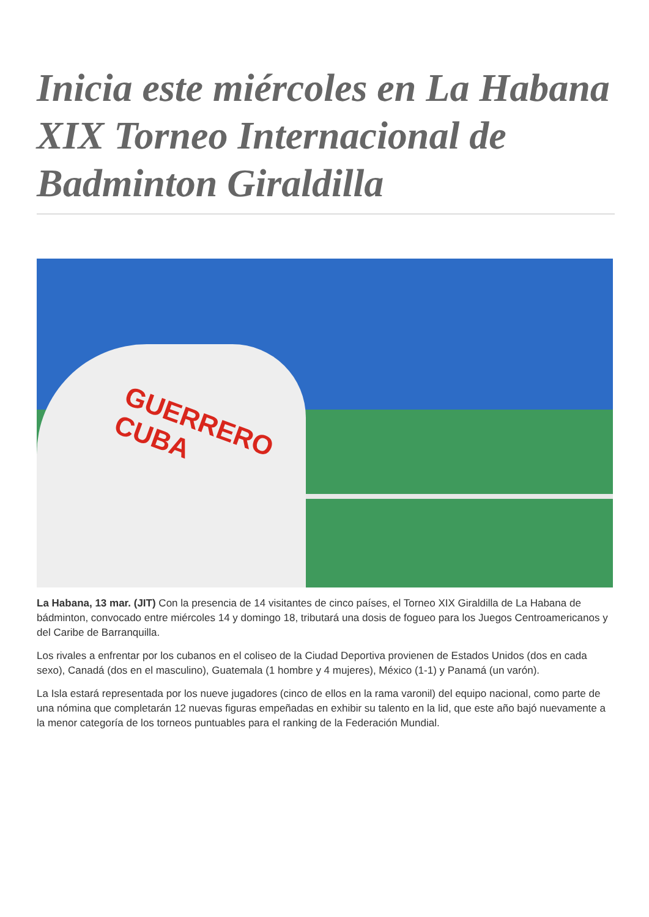Inicia este miércoles en La Habana XIX Torneo Internacional de Badminton Giraldilla
GUERRERO
CUBA
La Habana, 13 mar. (JIT) Con la presencia de 14 visitantes de cinco países, el Torneo XIX Giraldilla de La Habana de bádminton, convocado entre miércoles 14 y domingo 18, tributará una dosis de fogueo para los Juegos Centroamericanos y del Caribe de Barranquilla.
Los rivales a enfrentar por los cubanos en el coliseo de la Ciudad Deportiva provienen de Estados Unidos (dos en cada sexo), Canadá (dos en el masculino), Guatemala (1 hombre y 4 mujeres), México (1-1) y Panamá (un varón).
La Isla estará representada por los nueve jugadores (cinco de ellos en la rama varonil) del equipo nacional, como parte de una nómina que completarán 12 nuevas figuras empeñadas en exhibir su talento en la lid, que este año bajó nuevamente a la menor categoría de los torneos puntuables para el ranking de la Federación Mundial.